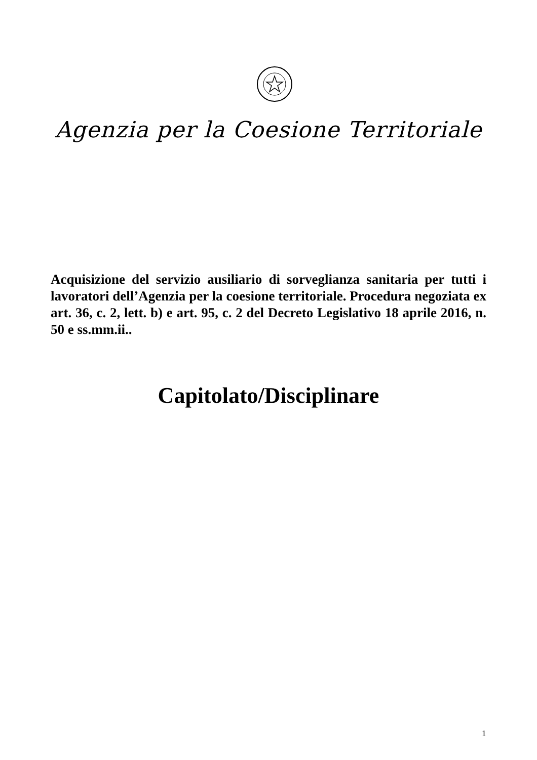Agenzia per la Coesione Territoriale
Acquisizione del servizio ausiliario di sorveglianza sanitaria per tutti i lavoratori dell’Agenzia per la coesione territoriale. Procedura negoziata ex art. 36, c. 2, lett. b) e art. 95, c. 2 del Decreto Legislativo 18 aprile 2016, n. 50 e ss.mm.ii..
Capitolato/Disciplinare
1